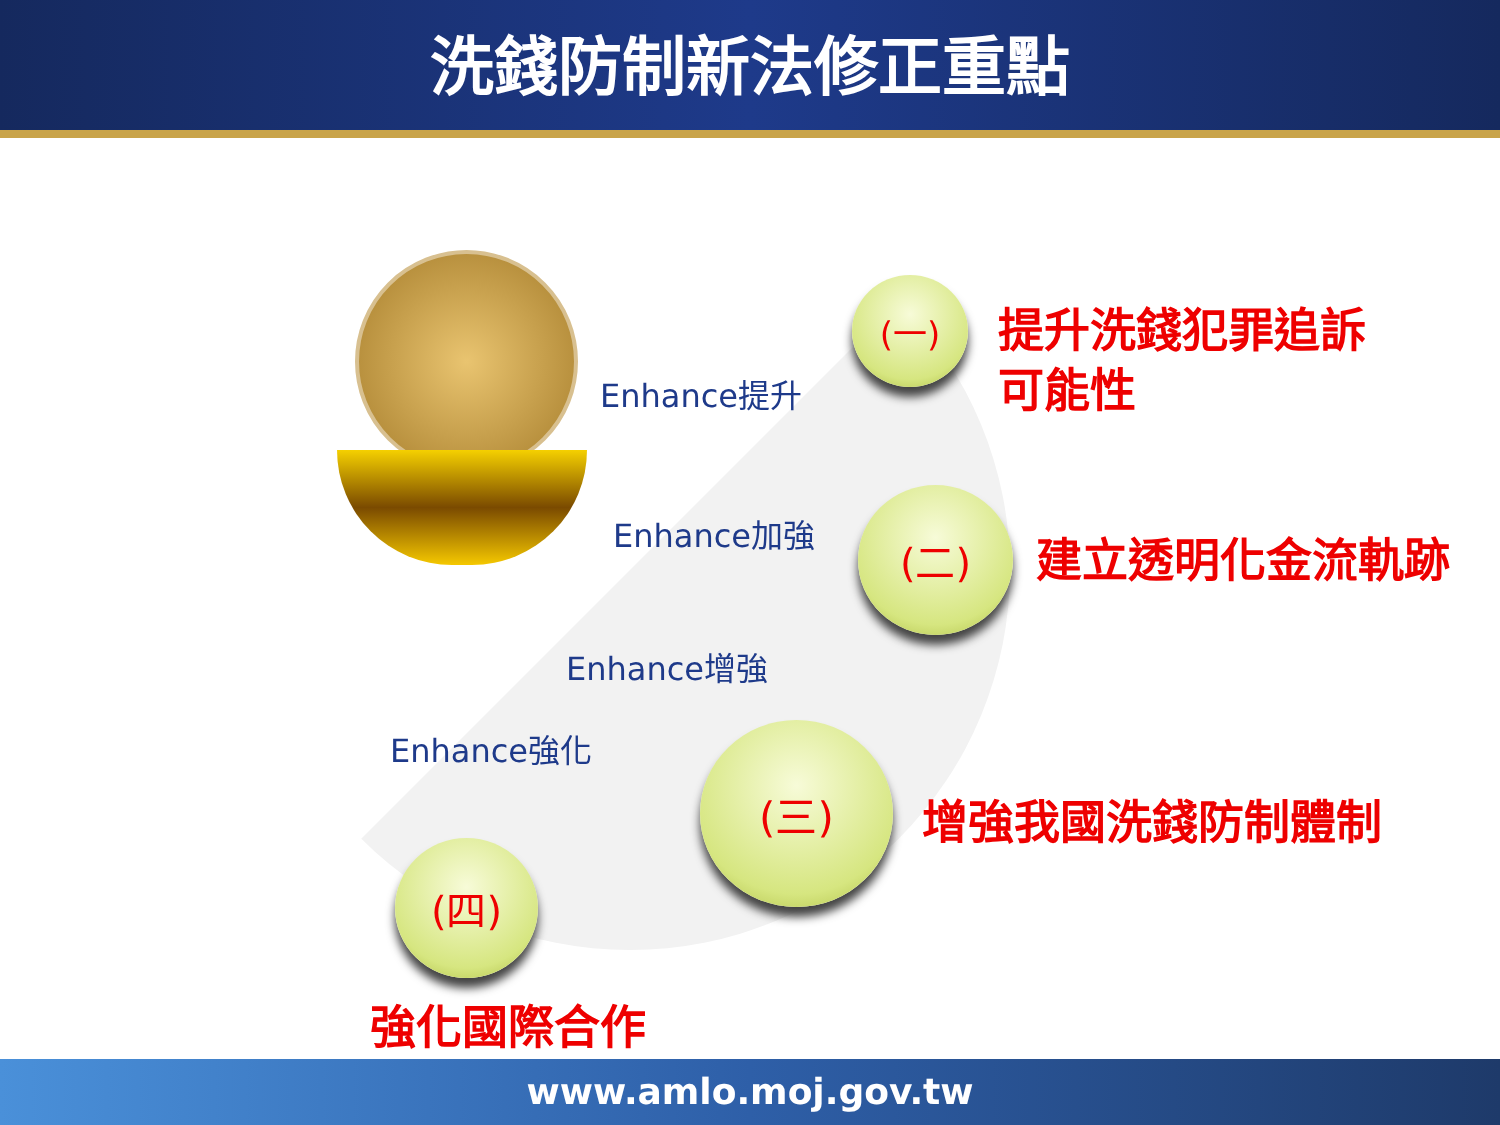洗錢防制新法修正重點
Enhance提升
Enhance加強
Enhance增強
Enhance強化
(一)
提升洗錢犯罪追訴
可能性
(二)
建立透明化金流軌跡
(三)
增強我國洗錢防制體制
(四)
強化國際合作
www.amlo.moj.gov.tw